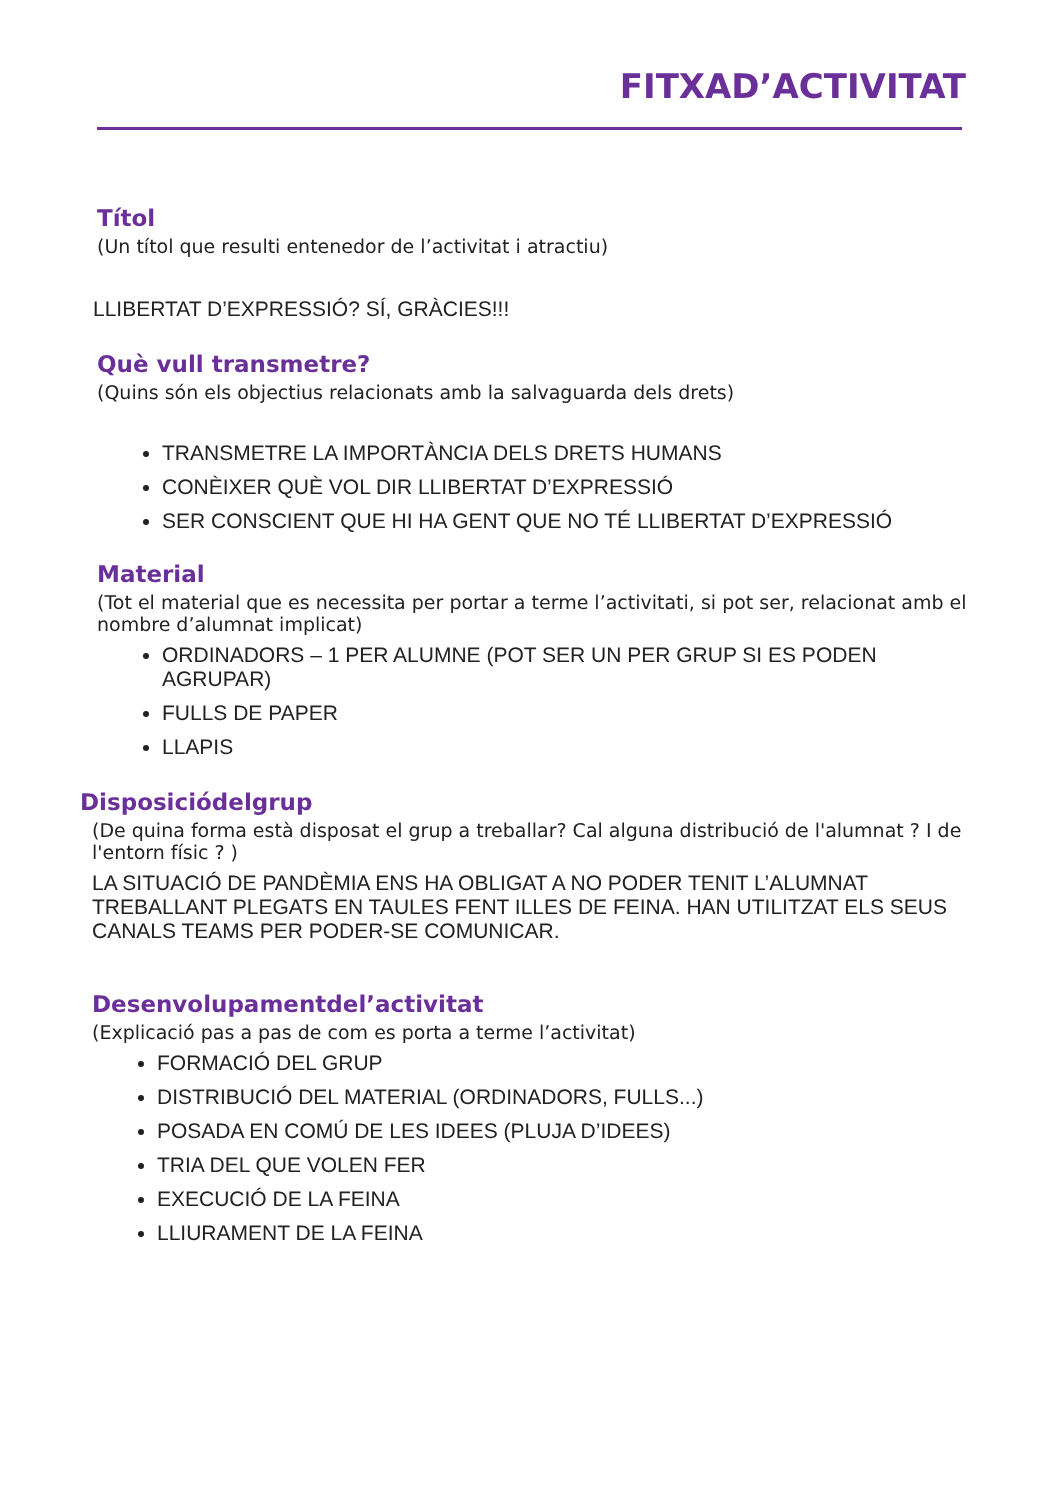FITXAD’ACTIVITAT
Títol
(Un títol que resulti entenedor de l’activitat i atractiu)
LLIBERTAT D’EXPRESSIÓ? SÍ, GRÀCIES!!!
Què vull transmetre?
(Quins són els objectius relacionats amb la salvaguarda dels drets)
TRANSMETRE LA IMPORTÀNCIA DELS DRETS HUMANS
CONÈIXER QUÈ VOL DIR LLIBERTAT D’EXPRESSIÓ
SER CONSCIENT QUE HI HA GENT QUE NO TÉ LLIBERTAT D’EXPRESSIÓ
Material
(Tot el material que es necessita per portar a terme l’activitati, si pot ser, relacionat amb el nombre d’alumnat implicat)
ORDINADORS – 1 PER ALUMNE (POT SER UN PER GRUP SI ES PODEN AGRUPAR)
FULLS DE PAPER
LLAPIS
Disposiciódelgrup
(De quina forma està disposat el grup a treballar? Cal alguna distribució de l'alumnat ? I de l'entorn físic ? )
LA SITUACIÓ DE PANDÈMIA ENS HA OBLIGAT A NO PODER TENIT L’ALUMNAT TREBALLANT PLEGATS EN TAULES FENT ILLES DE FEINA. HAN UTILITZAT ELS SEUS CANALS TEAMS PER PODER-SE COMUNICAR.
Desenvolupamentdel’activitat
(Explicació pas a pas de com es porta a terme l’activitat)
FORMACIÓ DEL GRUP
DISTRIBUCIÓ DEL MATERIAL (ORDINADORS, FULLS...)
POSADA EN COMÚ DE LES IDEES (PLUJA D’IDEES)
TRIA DEL QUE VOLEN FER
EXECUCIÓ DE LA FEINA
LLIURAMENT DE LA FEINA